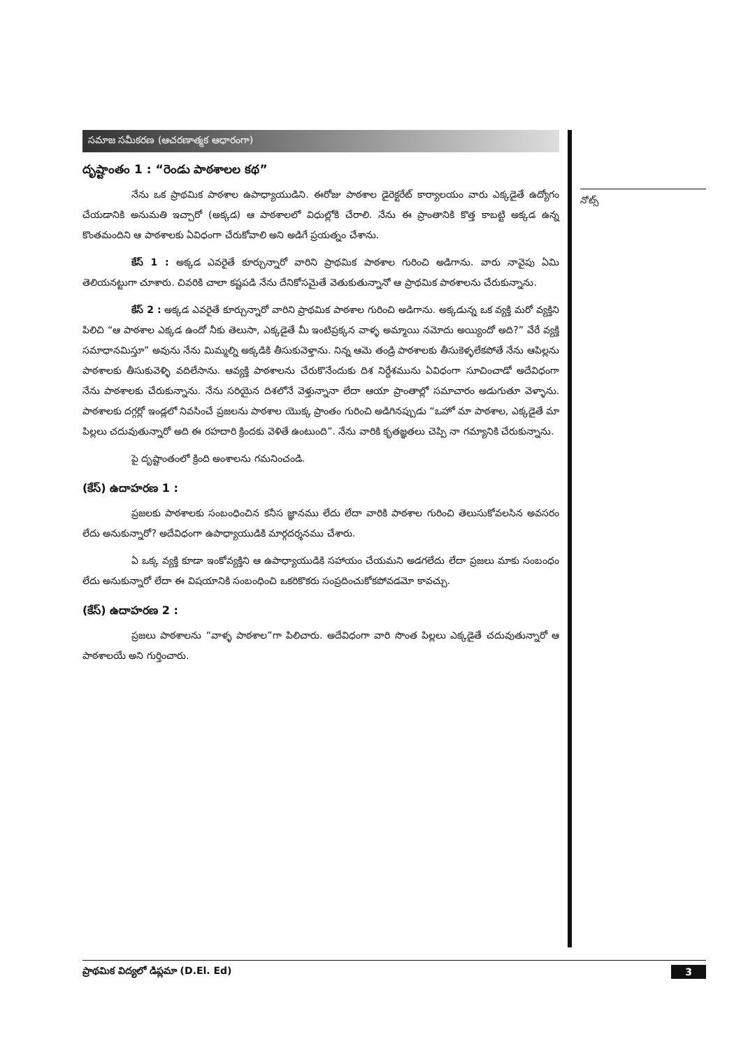సమాజ సమీకరణ (ఆచరణాత్మక ఆధారంగా)
దృష్టాంతం 1 : “రెండు పాఠశాలల కథ”
నేను ఒక ప్రాథమిక పాఠశాల ఉపాధ్యాయుడిని. ఈరోజు పాఠశాల డైరెక్టరేట్ కార్యాలయం వారు ఎక్కడైతే ఉద్యోగం చేయడానికి అనుమతి ఇచ్చారో (అక్కడ) ఆ పాఠశాలలో విధుల్లోకి చేరాలి. నేను ఈ ప్రాంతానికి కొత్త కాబట్టి అక్కడ ఉన్న కొంతమందిని ఆ పాఠశాలకు ఏవిధంగా చేరుకోవాలి అని అడిగే ప్రయత్నం చేశాను.
కేస్ 1 : అక్కడ ఎవరైతే కూర్చున్నారో వారిని ప్రాథమిక పాఠశాల గురించి అడిగాను. వారు నావైపు ఏమి తెలియనట్టుగా చూశారు. చివరికి చాలా కష్టపడి నేను దేనికోసమైతే వెతుకుతున్నానో ఆ ప్రాథమిక పాఠశాలను చేరుకున్నాను.
కేస్ 2 : అక్కడ ఎవరైతే కూర్చున్నారో వారిని ప్రాథమిక పాఠశాల గురించి అడిగాను. అక్కడున్న ఒక వ్యక్తి మరో వ్యక్తిని పిలిచి “ఆ పాఠశాల ఎక్కడ ఉందో నీకు తెలుసా, ఎక్కడైతే మీ ఇంటిప్రక్కన వాళ్ళ అమ్మాయి నమోదు అయ్యిందో అది?” వేరే వ్యక్తి సమాధానమిస్తూ” అవును నేను మిమ్మల్ని అక్కడికి తీసుకువెళ్తాను. నిన్న ఆమె తండ్రి పాఠశాలకు తీసుకెళ్ళలేకపోతే నేను ఆపిల్లను పాఠశాలకు తీసుకువెళ్ళి వదిలేసాను. ఆవ్యక్తి పాఠశాలను చేరుకొనేందుకు దిశ నిర్దేశమును ఏవిధంగా సూచించాడో అదేవిధంగా నేను పాఠశాలకు చేరుకున్నాను. నేను సరియైన దిశలోనే వెళ్తున్నానా లేదా ఆయా ప్రాంతాల్లో సమాచారం అడుగుతూ వెళ్ళాను. పాఠశాలకు దగ్గర్లో ఇండ్లలో నివసించే ప్రజలను పాఠశాల యొక్క ప్రాంతం గురించి అడిగినప్పుడు “ఒహో మా పాఠశాల, ఎక్కడైతే మా పిల్లలు చదువుతున్నారో అది ఈ రహదారి క్రిందకు వెళితే ఉంటుంది”. నేను వారికి కృతజ్ఞతలు చెప్పి నా గమ్యానికి చేరుకున్నాను.
పై దృష్టాంతంలో క్రింది అంశాలను గమనించండి.
(కేస్) ఉదాహరణ 1 :
ప్రజలకు పాఠశాలకు సంబంధించిన కనీస జ్ఞానము లేదు లేదా వారికి పాఠశాల గురించి తెలుసుకోవలసిన అవసరం లేదు అనుకున్నారో? అదేవిధంగా ఉపాధ్యాయుడికి మార్గదర్శనము చేశారు.
ఏ ఒక్క వ్యక్తి కూడా ఇంకోవ్యక్తిని ఆ ఉపాధ్యాయుడికి సహాయం చేయమని అడగలేదు లేదా ప్రజలు మాకు సంబంధం లేదు అనుకున్నారో లేదా ఈ విషయానికి సంబంధించి ఒకరికొకరు సంప్రదించుకోకపోవడమో కావచ్చు.
(కేస్) ఉదాహరణ 2 :
ప్రజలు పాఠశాలను “వాళ్ళ పాఠశాల”గా పిలిచారు. అదేవిధంగా వారి సొంత పిల్లలు ఎక్కడైతే చదువుతున్నారో ఆ పాఠశాలయే అని గుర్తించారు.
నోట్స్
ప్రాథమిక విద్యలో డిప్లమా (D.El. Ed) 3